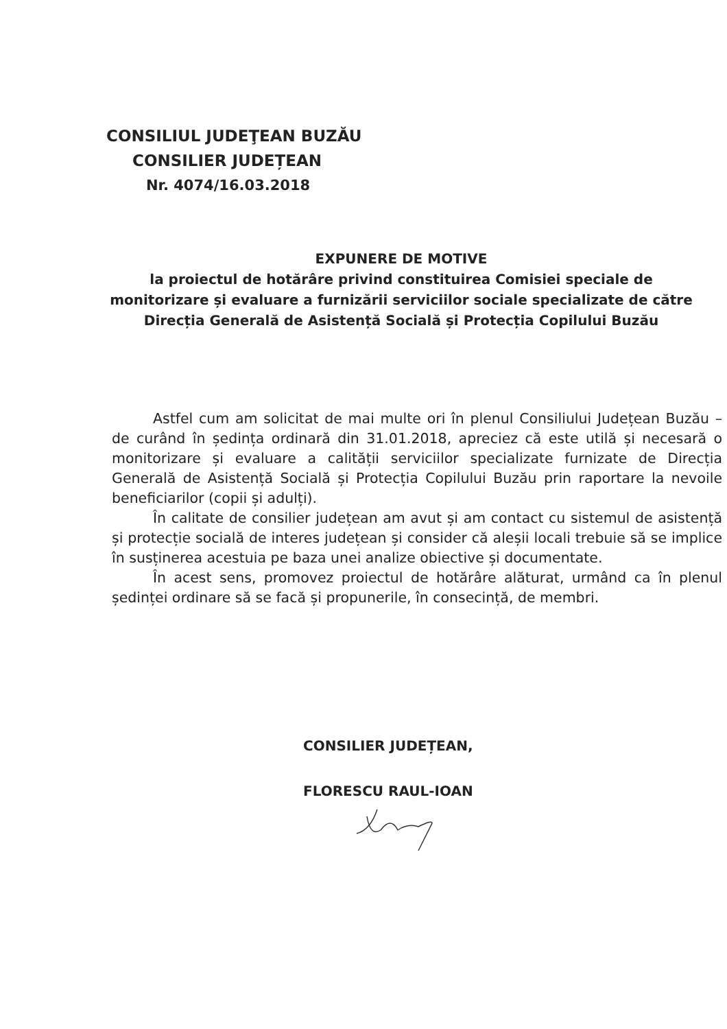CONSILIUL JUDEŢEAN BUZĂU
CONSILIER JUDEȚEAN
Nr. 4074/16.03.2018
EXPUNERE DE MOTIVE
la proiectul de hotărâre privind constituirea Comisiei speciale de monitorizare și evaluare a furnizării serviciilor sociale specializate de către Direcția Generală de Asistență Socială și Protecția Copilului Buzău
Astfel cum am solicitat de mai multe ori în plenul Consiliului Județean Buzău – de curând în ședința ordinară din 31.01.2018, apreciez că este utilă și necesară o monitorizare și evaluare a calității serviciilor specializate furnizate de Direcția Generală de Asistență Socială și Protecția Copilului Buzău prin raportare la nevoile beneficiarilor (copii și adulți).
În calitate de consilier județean am avut și am contact cu sistemul de asistență și protecție socială de interes județean și consider că aleșii locali trebuie să se implice în susținerea acestuia pe baza unei analize obiective și documentate.
În acest sens, promovez proiectul de hotărâre alăturat, urmând ca în plenul ședinței ordinare să se facă și propunerile, în consecință, de membri.
CONSILIER JUDEȚEAN,
FLORESCU RAUL-IOAN